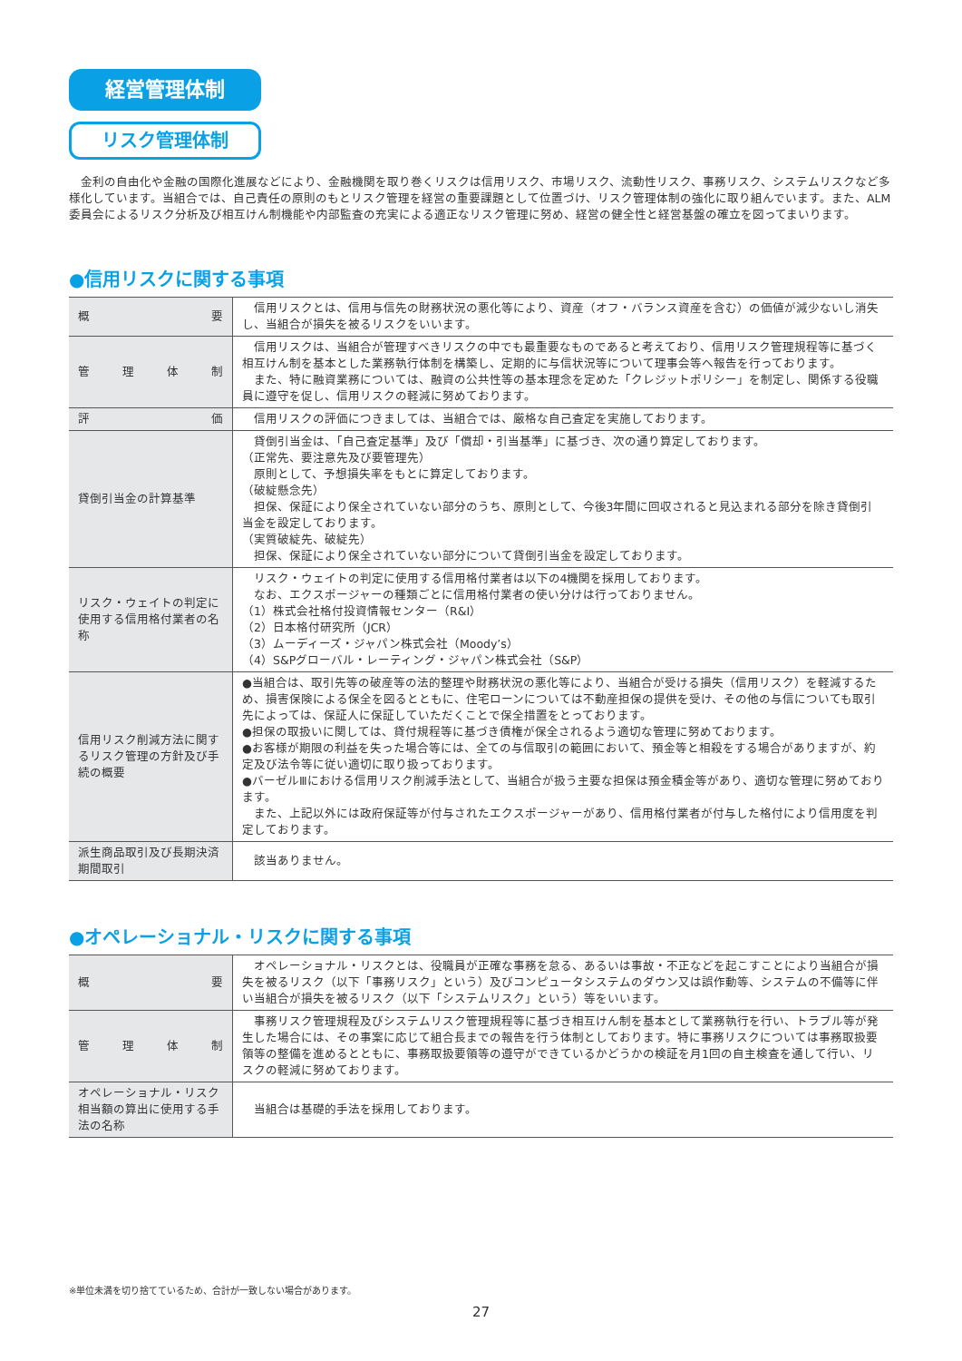経営管理体制
リスク管理体制
金利の自由化や金融の国際化進展などにより、金融機関を取り巻くリスクは信用リスク、市場リスク、流動性リスク、事務リスク、システムリスクなど多様化しています。当組合では、自己責任の原則のもとリスク管理を経営の重要課題として位置づけ、リスク管理体制の強化に取り組んでいます。また、ALM委員会によるリスク分析及び相互けん制機能や内部監査の充実による適正なリスク管理に努め、経営の健全性と経営基盤の確立を図ってまいります。
●信用リスクに関する事項
| 概 要 | 信用リスクとは、信用与信先の財務状況の悪化等により、資産（オフ・バランス資産を含む）の価値が減少ないし消失し、当組合が損失を被るリスクをいいます。 |
| 管 理 体 制 | 信用リスクは、当組合が管理すべきリスクの中でも最重要なものであると考えており、信用リスク管理規程等に基づく相互けん制を基本とした業務執行体制を構築し、定期的に与信状況等について理事会等へ報告を行っております。 また、特に融資業務については、融資の公共性等の基本理念を定めた「クレジットポリシー」を制定し、関係する役職員に遵守を促し、信用リスクの軽減に努めております。 |
| 評 価 | 信用リスクの評価につきましては、当組合では、厳格な自己査定を実施しております。 |
| 貸倒引当金の計算基準 | 貸倒引当金は、「自己査定基準」及び「償却・引当基準」に基づき、次の通り算定しております。 （正常先、要注意先及び要管理先） 原則として、予想損失率をもとに算定しております。 （破綻懸念先） 担保、保証により保全されていない部分のうち、原則として、今後3年間に回収されると見込まれる部分を除き貸倒引当金を設定しております。 （実質破綻先、破綻先） 担保、保証により保全されていない部分について貸倒引当金を設定しております。 |
| リスク・ウェイトの判定に使用する信用格付業者の名称 | リスク・ウェイトの判定に使用する信用格付業者は以下の4機関を採用しております。 なお、エクスポージャーの種類ごとに信用格付業者の使い分けは行っておりません。 （1）株式会社格付投資情報センター（R&I） （2）日本格付研究所（JCR） （3）ムーディーズ・ジャパン株式会社（Moody’s） （4）S&Pグローバル・レーティング・ジャパン株式会社（S&P） |
| 信用リスク削減方法に関するリスク管理の方針及び手続の概要 | ●当組合は、取引先等の破産等の法的整理や財務状況の悪化等により、当組合が受ける損失（信用リスク）を軽減するため、損害保険による保全を図るとともに、住宅ローンについては不動産担保の提供を受け、その他の与信についても取引先によっては、保証人に保証していただくことで保全措置をとっております。 ●担保の取扱いに関しては、貸付規程等に基づき債権が保全されるよう適切な管理に努めております。 ●お客様が期限の利益を失った場合等には、全ての与信取引の範囲において、預金等と相殺をする場合がありますが、約定及び法令等に従い適切に取り扱っております。 ●バーゼルⅢにおける信用リスク削減手法として、当組合が扱う主要な担保は預金積金等があり、適切な管理に努めております。 また、上記以外には政府保証等が付与されたエクスポージャーがあり、信用格付業者が付与した格付により信用度を判定しております。 |
| 派生商品取引及び長期決済期間取引 | 該当ありません。 |
●オペレーショナル・リスクに関する事項
| 概 要 | オペレーショナル・リスクとは、役職員が正確な事務を怠る、あるいは事故・不正などを起こすことにより当組合が損失を被るリスク（以下「事務リスク」という）及びコンピュータシステムのダウン又は誤作動等、システムの不備等に伴い当組合が損失を被るリスク（以下「システムリスク」という）等をいいます。 |
| 管 理 体 制 | 事務リスク管理規程及びシステムリスク管理規程等に基づき相互けん制を基本として業務執行を行い、トラブル等が発生した場合には、その事案に応じて組合長までの報告を行う体制としております。特に事務リスクについては事務取扱要領等の整備を進めるとともに、事務取扱要領等の遵守ができているかどうかの検証を月1回の自主検査を通して行い、リスクの軽減に努めております。 |
| オペレーショナル・リスク相当額の算出に使用する手法の名称 | 当組合は基礎的手法を採用しております。 |
※単位未満を切り捨てているため、合計が一致しない場合があります。
27